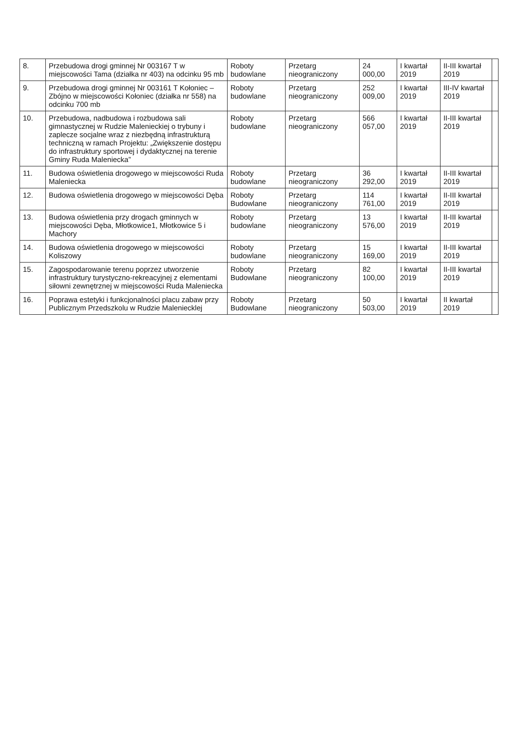| 8. | Przebudowa drogi gminnej Nr 003167 T w miejscowości Tama (działka nr 403) na odcinku 95 mb | Roboty budowlane | Przetarg nieograniczony | 24 000,00 | I kwartał 2019 | II-III kwartał 2019 | |
| 9. | Przebudowa drogi gminnej Nr 003161 T Kołoniec – Zbójno w miejscowości Kołoniec (działka nr 558) na odcinku 700 mb | Roboty budowlane | Przetarg nieograniczony | 252 009,00 | I kwartał 2019 | III-IV kwartał 2019 | |
| 10. | Przebudowa, nadbudowa i rozbudowa sali gimnastycznej w Rudzie Malenieckiej o trybuny i zaplecze socjalne wraz z niezbędną infrastrukturą techniczną w ramach Projektu: „Zwiększenie dostępu do infrastruktury sportowej i dydaktycznej na terenie Gminy Ruda Maleniecka” | Roboty budowlane | Przetarg nieograniczony | 566 057,00 | I kwartał 2019 | II-III kwartał 2019 | |
| 11. | Budowa oświetlenia drogowego w miejscowości Ruda Maleniecka | Roboty budowlane | Przetarg nieograniczony | 36 292,00 | I kwartał 2019 | II-III kwartał 2019 | |
| 12. | Budowa oświetlenia drogowego w miejscowości Dęba | Roboty Budowlane | Przetarg nieograniczony | 114 761,00 | I kwartał 2019 | II-III kwartał 2019 | |
| 13. | Budowa oświetlenia przy drogach gminnych w miejscowości Dęba, Młotkowice1, Młotkowice 5 i Machory | Roboty budowlane | Przetarg nieograniczony | 13 576,00 | I kwartał 2019 | II-III kwartał 2019 | |
| 14. | Budowa oświetlenia drogowego w miejscowości Koliszowy | Roboty budowlane | Przetarg nieograniczony | 15 169,00 | I kwartał 2019 | II-III kwartał 2019 | |
| 15. | Zagospodarowanie terenu poprzez utworzenie infrastruktury turystyczno-rekreacyjnej z elementami siłowni zewnętrznej w miejscowości Ruda Maleniecka | Roboty Budowlane | Przetarg nieograniczony | 82 100,00 | I kwartał 2019 | II-III kwartał 2019 | |
| 16. | Poprawa estetyki i funkcjonalności placu zabaw przy Publicznym Przedszkolu w Rudzie Maleniecklej | Roboty Budowlane | Przetarg nieograniczony | 50 503,00 | I kwartał 2019 | II kwartał 2019 | |